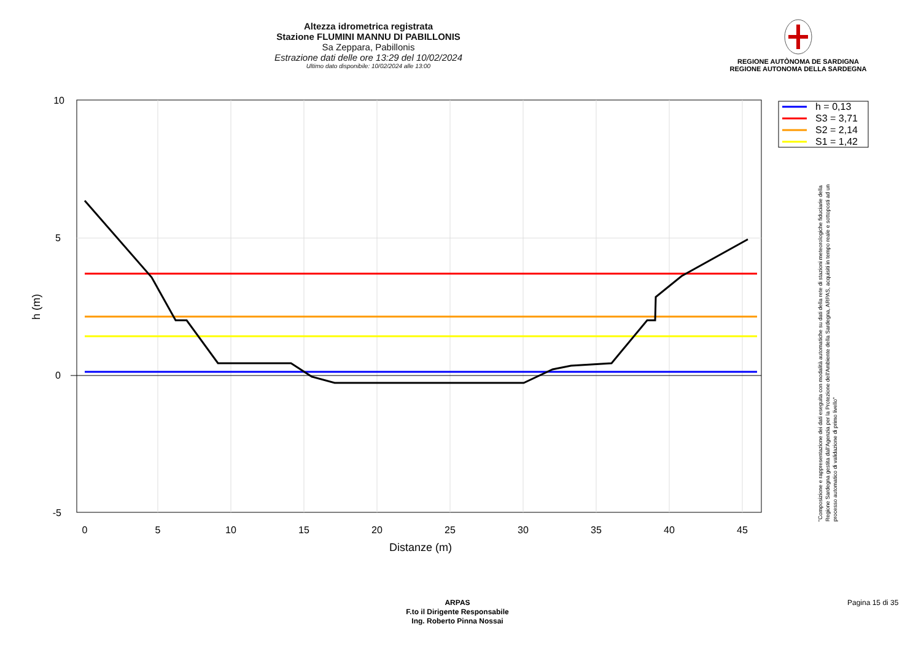Altezza idrometrica registrata
Stazione FLUMINI MANNU DI PABILLONIS
Sa Zeppara, Pabillonis
Estrazione dati delle ore 13:29 del 10/02/2024
Ultimo dato disponibile: 10/02/2024 alle 13:00
REGIONE AUTÒNOMA DE SARDIGNA
REGIONE AUTONOMA DELLA SARDEGNA
10
5
0
-5
0
5
10
15
20
25
30
35
40
45
Distanze (m)
h (m)
h = 0,13
S3 = 3,71
S2 = 2,14
S1 = 1,42
"Composizione e rappresentazione dei dati eseguita con modalità automatiche su dati della rete di stazioni meteorologiche fiduciarie della Regione Sardegna gestita dall'Agenzia per la Protezione dell'Ambiente della Sardegna, ARPAS, acquisiti in tempo reale e sottoposti ad un processo automatico di validazione di primo livello"
ARPAS
F.to il Dirigente Responsabile
Ing. Roberto Pinna Nossai
Pagina 15 di 35